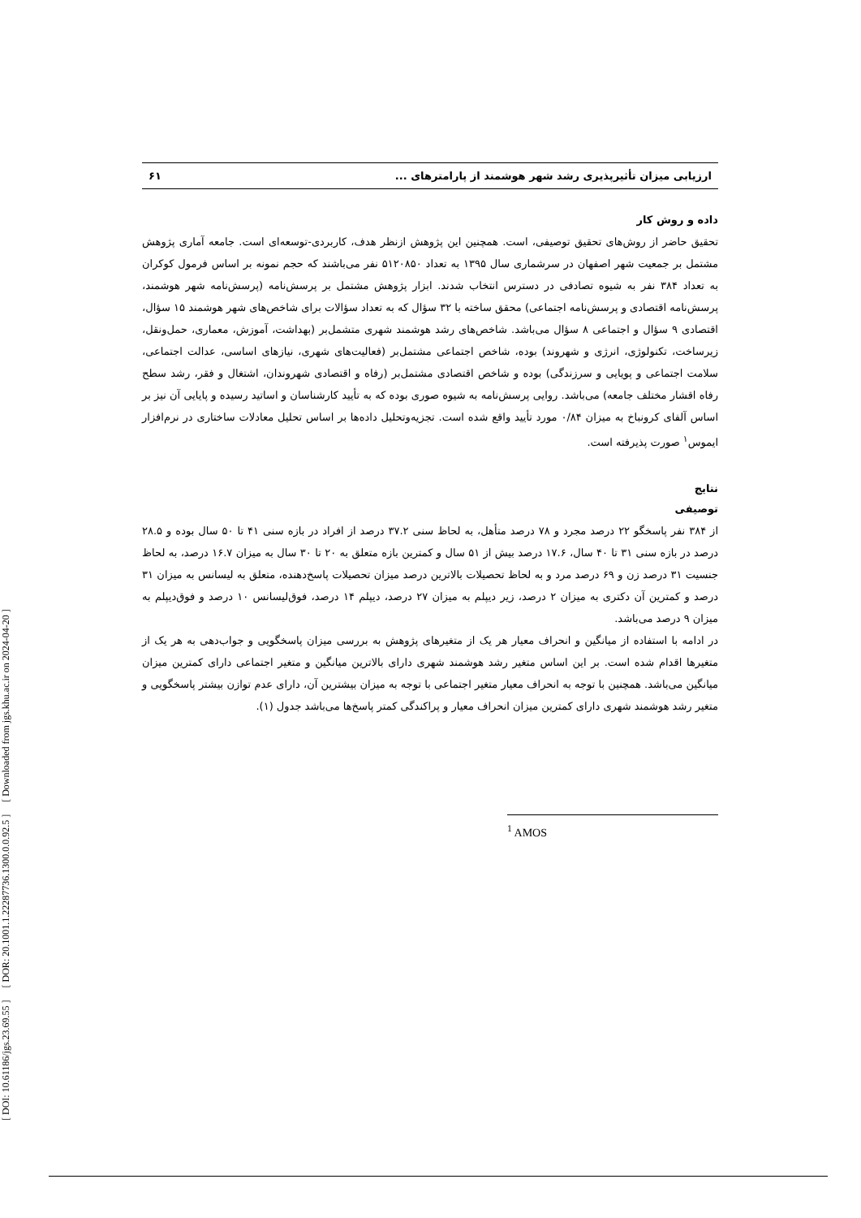[ DOI: 10.61186/jgs.23.69.55 ] [ DOR: 20.1001.1.22287736.1300.0.0.92.5 ] [ Downloaded from jgs.khu.ac.ir on 2024-04-20 ]
ارزیابی میزان تأثیرپذیری رشد شهر هوشمند از پارامترهای ... ۶۱
داده و روش کار
تحقیق حاضر از روش‌های تحقیق توصیفی، است. همچنین این پژوهش ازنظر هدف، کاربردی-توسعه‌ای است. جامعه آماری پژوهش مشتمل بر جمعیت شهر اصفهان در سرشماری سال ۱۳۹۵ به تعداد ۵۱۲۰۸۵۰ نفر می‌باشند که حجم نمونه بر اساس فرمول کوکران به تعداد ۳۸۴ نفر به شیوه تصادفی در دسترس انتخاب شدند. ابزار پژوهش مشتمل بر پرسش‌نامه (پرسش‌نامه شهر هوشمند، پرسش‌نامه اقتصادی و پرسش‌نامه اجتماعی) محقق ساخته با ۳۲ سؤال که به تعداد سؤالات برای شاخص‌های شهر هوشمند ۱۵ سؤال، اقتصادی ۹ سؤال و اجتماعی ۸ سؤال می‌باشد. شاخص‌های رشد هوشمند شهری متشمل‌بر (بهداشت، آموزش، معماری، حمل‌ونقل، زیرساخت، تکنولوژی، انرژی و شهروند) بوده، شاخص اجتماعی مشتمل‌بر (فعالیت‌های شهری، نیازهای اساسی، عدالت اجتماعی، سلامت اجتماعی و پویایی و سرزندگی) بوده و شاخص اقتصادی مشتمل‌بر (رفاه و اقتصادی شهروندان، اشتغال و فقر، رشد سطح رفاه اقشار مختلف جامعه) می‌باشد. روایی پرسش‌نامه به شیوه صوری بوده که به تأیید کارشناسان و اساتید رسیده و پایایی آن نیز بر اساس آلفای کرونباخ به میزان ۰/۸۴ مورد تأیید واقع شده است. تجزیه‌وتحلیل داده‌ها بر اساس تحلیل معادلات ساختاری در نرم‌افزار ایموس<sup>۱</sup> صورت پذیرفته است.
نتایج
توصیفی
از ۳۸۴ نفر پاسخگو ۲۲ درصد مجرد و ۷۸ درصد متأهل، به لحاظ سنی ۳۷.۲ درصد از افراد در بازه سنی ۴۱ تا ۵۰ سال بوده و ۲۸.۵ درصد در بازه سنی ۳۱ تا ۴۰ سال، ۱۷.۶ درصد بیش از ۵۱ سال و کمترین بازه متعلق به ۲۰ تا ۳۰ سال به میزان ۱۶.۷ درصد، به لحاظ جنسیت ۳۱ درصد زن و ۶۹ درصد مرد و به لحاظ تحصیلات بالاترین درصد میزان تحصیلات پاسخ‌دهنده، متعلق به لیسانس به میزان ۳۱ درصد و کمترین آن دکتری به میزان ۲ درصد، زیر دیپلم به میزان ۲۷ درصد، دیپلم ۱۴ درصد، فوق‌لیسانس ۱۰ درصد و فوق‌دیپلم به میزان ۹ درصد می‌باشد.
در ادامه با استفاده از میانگین و انحراف معیار هر یک از متغیرهای پژوهش به بررسی میزان پاسخگویی و جواب‌دهی به هر یک از متغیرها اقدام شده است. بر این اساس متغیر رشد هوشمند شهری دارای بالاترین میانگین و متغیر اجتماعی دارای کمترین میزان میانگین می‌باشد. همچنین با توجه به انحراف معیار متغیر اجتماعی با توجه به میزان بیشترین آن، دارای عدم توازن بیشتر پاسخگویی و متغیر رشد هوشمند شهری دارای کمترین میزان انحراف معیار و پراکندگی کمتر پاسخ‌ها می‌باشد جدول (۱).
<sup>1</sup> AMOS